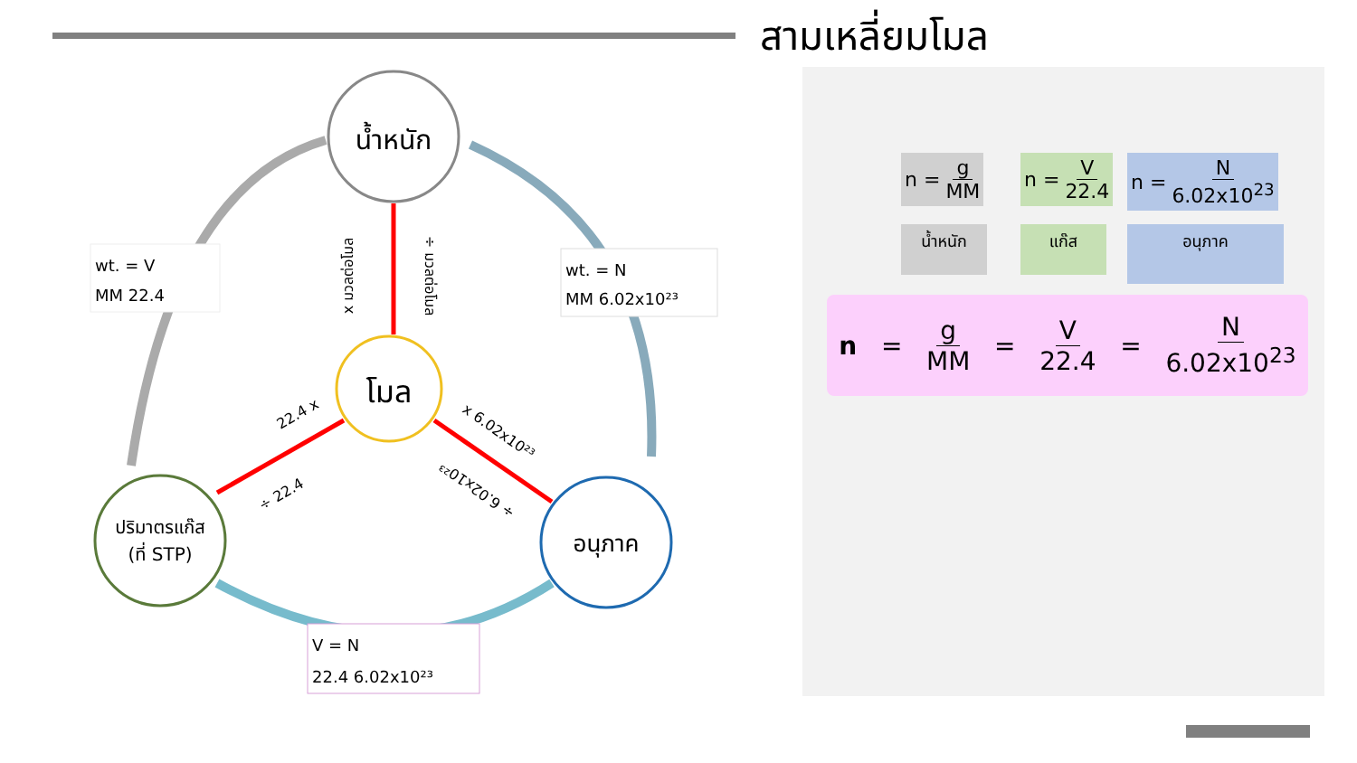สามเหลี่ยมโมล
น้ำหนัก
โมล
ปริมาตรแก๊ส
(ที่ STP)
อนุภาค
x มวลต่อโมล
÷ มวลต่อโมล
22.4 x
÷ 22.4
x 6.02x10²³
÷ 6.02x10²³
wt. = V
MM 22.4
wt. = N
MM 6.02x10²³
V = N
22.4 6.02x10²³
n = g MM n = V 22.4 n = N 6.02x10<sup>23</sup>
น้ำหนัก แก๊ส อนุภาค
n = g MM = V 22.4 = N 6.02x10<sup>23</sup>